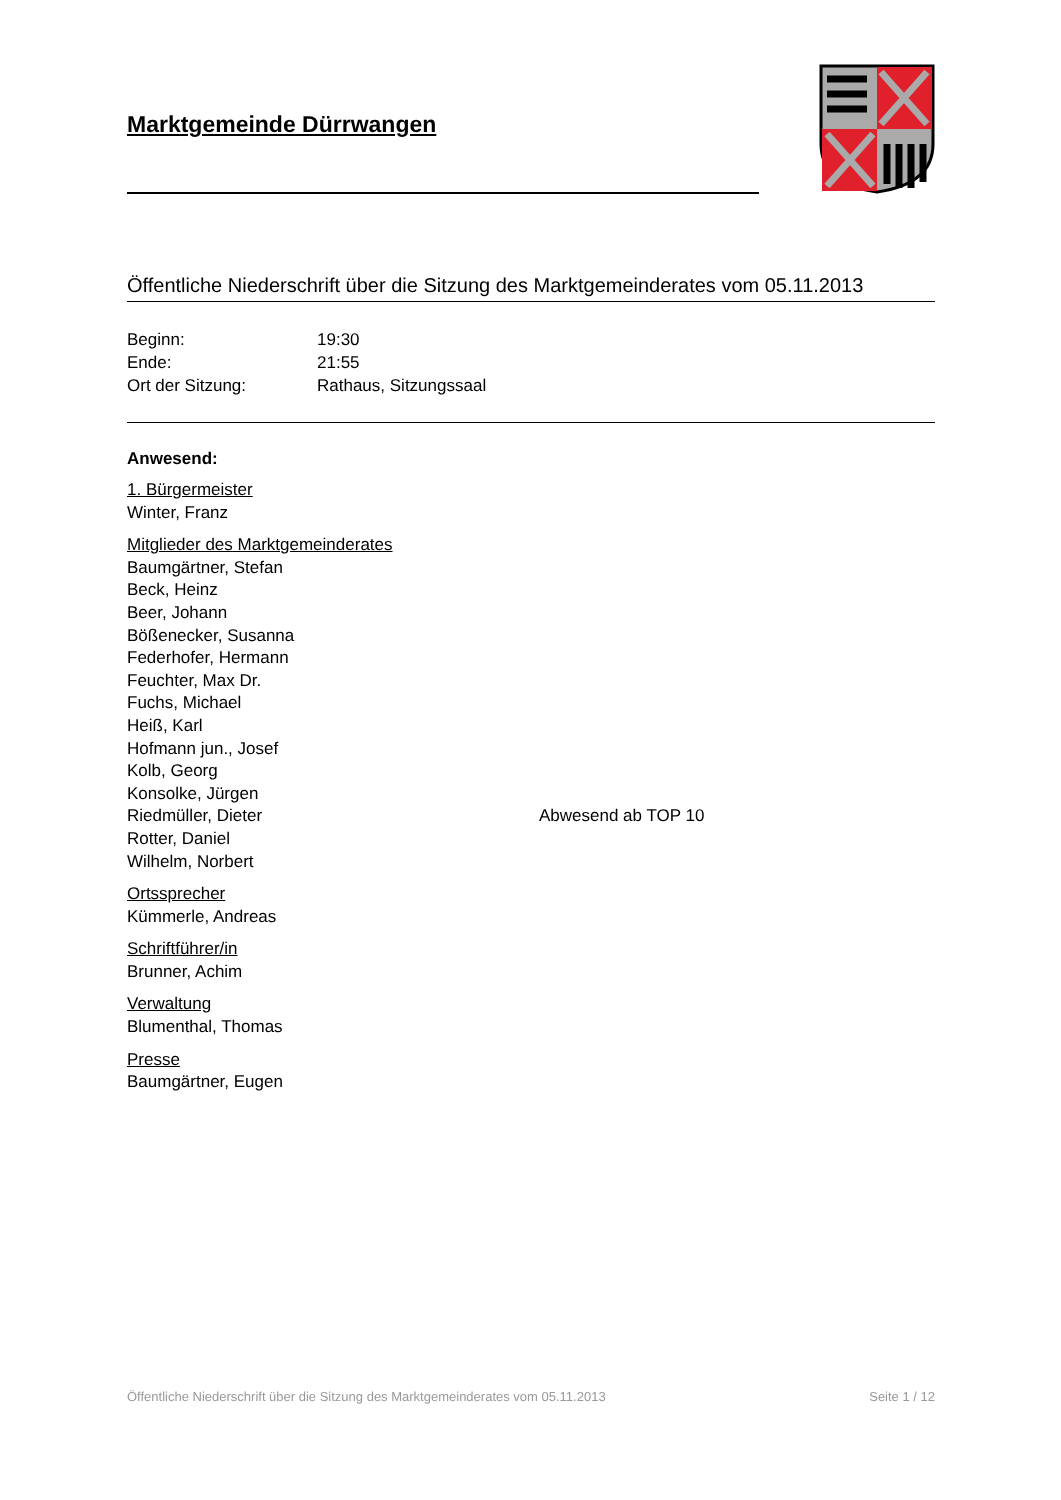Marktgemeinde Dürrwangen
Öffentliche Niederschrift über die Sitzung des Marktgemeinderates vom 05.11.2013
| Beginn: | 19:30 |
| Ende: | 21:55 |
| Ort der Sitzung: | Rathaus, Sitzungssaal |
Anwesend:
1. Bürgermeister
Winter, Franz
Mitglieder des Marktgemeinderates
Baumgärtner, Stefan
Beck, Heinz
Beer, Johann
Bößenecker, Susanna
Federhofer, Hermann
Feuchter, Max Dr.
Fuchs, Michael
Heiß, Karl
Hofmann jun., Josef
Kolb, Georg
Konsolke, Jürgen
Riedmüller, Dieter Abwesend ab TOP 10
Rotter, Daniel
Wilhelm, Norbert
Ortssprecher
Kümmerle, Andreas
Schriftführer/in
Brunner, Achim
Verwaltung
Blumenthal, Thomas
Presse
Baumgärtner, Eugen
Öffentliche Niederschrift über die Sitzung des Marktgemeinderates vom 05.11.2013 Seite 1 / 12